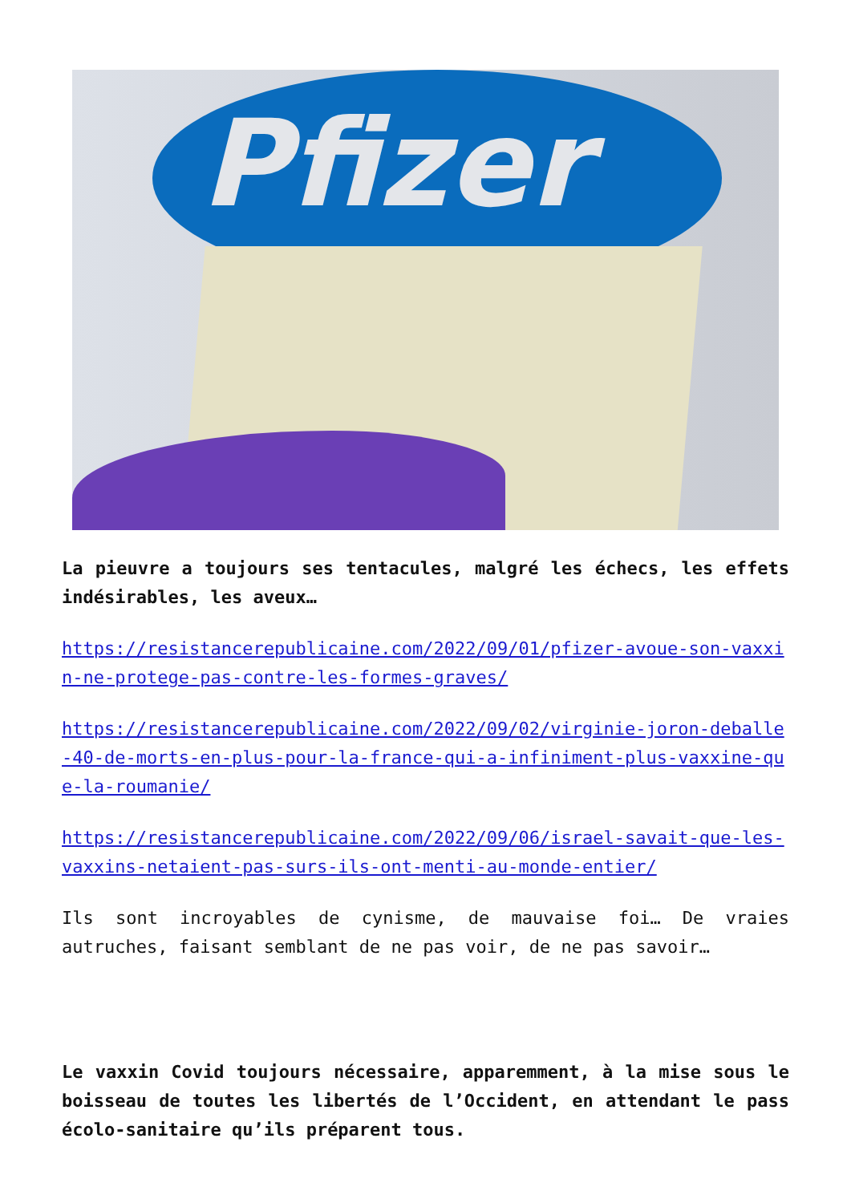Pfizer
La pieuvre a toujours ses tentacules, malgré les échecs, les effets indésirables, les aveux…
https://resistancerepublicaine.com/2022/09/01/pfizer-avoue-son-vaxxin-ne-protege-pas-contre-les-formes-graves/
https://resistancerepublicaine.com/2022/09/02/virginie-joron-deballe-40-de-morts-en-plus-pour-la-france-qui-a-infiniment-plus-vaxxine-que-la-roumanie/
https://resistancerepublicaine.com/2022/09/06/israel-savait-que-les-vaxxins-netaient-pas-surs-ils-ont-menti-au-monde-entier/
Ils sont incroyables de cynisme, de mauvaise foi… De vraies autruches, faisant semblant de ne pas voir, de ne pas savoir…
Le vaxxin Covid toujours nécessaire, apparemment, à la mise sous le boisseau de toutes les libertés de l’Occident, en attendant le pass écolo-sanitaire qu’ils préparent tous.